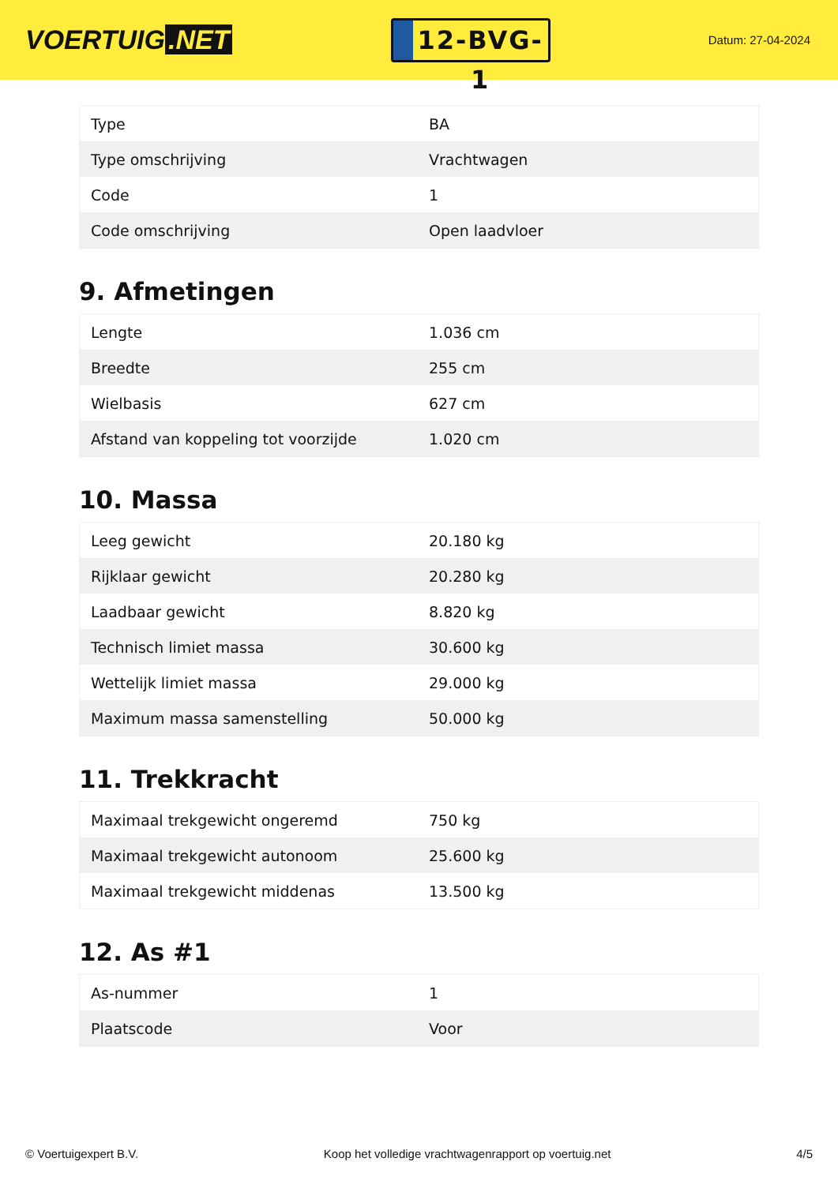VOERTUIG.NET
12-BVG-1
Datum: 27-04-2024
| Type | BA |
| Type omschrijving | Vrachtwagen |
| Code | 1 |
| Code omschrijving | Open laadvloer |
9. Afmetingen
| Lengte | 1.036 cm |
| Breedte | 255 cm |
| Wielbasis | 627 cm |
| Afstand van koppeling tot voorzijde | 1.020 cm |
10. Massa
| Leeg gewicht | 20.180 kg |
| Rijklaar gewicht | 20.280 kg |
| Laadbaar gewicht | 8.820 kg |
| Technisch limiet massa | 30.600 kg |
| Wettelijk limiet massa | 29.000 kg |
| Maximum massa samenstelling | 50.000 kg |
11. Trekkracht
| Maximaal trekgewicht ongeremd | 750 kg |
| Maximaal trekgewicht autonoom | 25.600 kg |
| Maximaal trekgewicht middenas | 13.500 kg |
12. As #1
| As-nummer | 1 |
| Plaatscode | Voor |
© Voertuigexpert B.V. Koop het volledige vrachtwagenrapport op voertuig.net 4/5